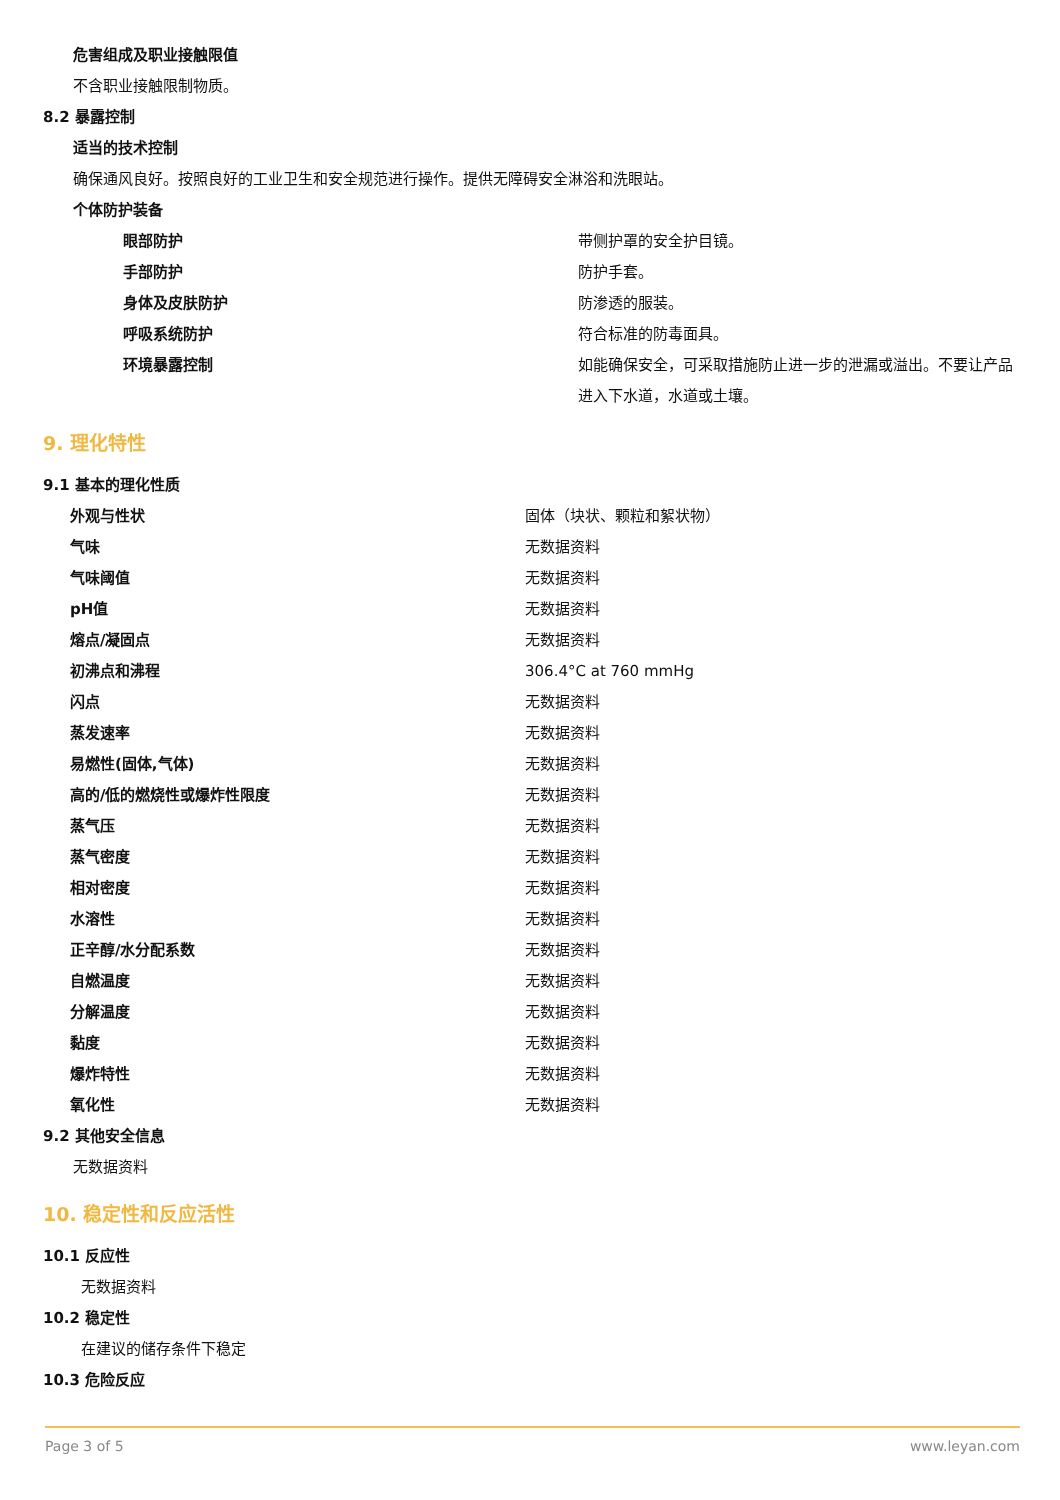危害组成及职业接触限值
不含职业接触限制物质。
8.2 暴露控制
适当的技术控制
确保通风良好。按照良好的工业卫生和安全规范进行操作。提供无障碍安全淋浴和洗眼站。
个体防护装备
| 眼部防护 | 带侧护罩的安全护目镜。 |
| 手部防护 | 防护手套。 |
| 身体及皮肤防护 | 防渗透的服装。 |
| 呼吸系统防护 | 符合标准的防毒面具。 |
| 环境暴露控制 | 如能确保安全，可采取措施防止进一步的泄漏或溢出。不要让产品进入下水道，水道或土壤。 |
9. 理化特性
9.1 基本的理化性质
| 外观与性状 | 固体（块状、颗粒和絮状物） |
| 气味 | 无数据资料 |
| 气味阈值 | 无数据资料 |
| pH值 | 无数据资料 |
| 熔点/凝固点 | 无数据资料 |
| 初沸点和沸程 | 306.4°C at 760 mmHg |
| 闪点 | 无数据资料 |
| 蒸发速率 | 无数据资料 |
| 易燃性(固体,气体) | 无数据资料 |
| 高的/低的燃烧性或爆炸性限度 | 无数据资料 |
| 蒸气压 | 无数据资料 |
| 蒸气密度 | 无数据资料 |
| 相对密度 | 无数据资料 |
| 水溶性 | 无数据资料 |
| 正辛醇/水分配系数 | 无数据资料 |
| 自燃温度 | 无数据资料 |
| 分解温度 | 无数据资料 |
| 黏度 | 无数据资料 |
| 爆炸特性 | 无数据资料 |
| 氧化性 | 无数据资料 |
9.2 其他安全信息
无数据资料
10. 稳定性和反应活性
10.1 反应性
无数据资料
10.2 稳定性
在建议的储存条件下稳定
10.3 危险反应
Page 3 of 5 www.leyan.com